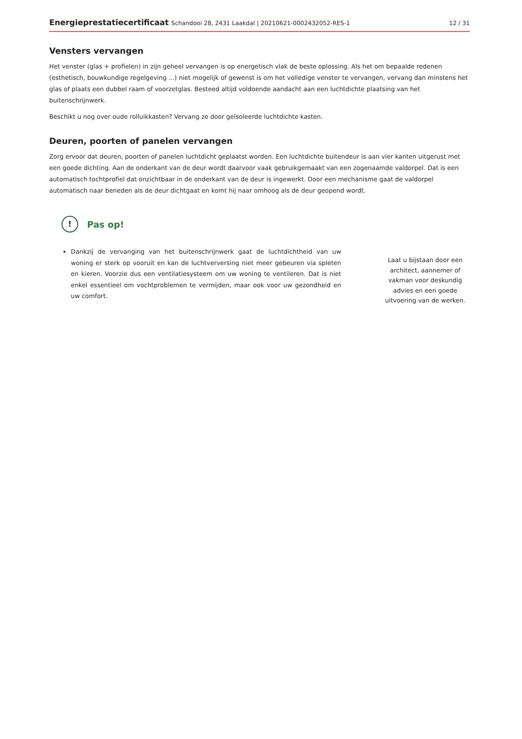Energieprestatiecertificaat Schandooi 28, 2431 Laakdal | 20210621-0002432052-RES-1
12 / 31
Vensters vervangen
Het venster (glas + profielen) in zijn geheel vervangen is op energetisch vlak de beste oplossing. Als het om bepaalde redenen (esthetisch, bouwkundige regelgeving ...) niet mogelijk of gewenst is om het volledige venster te vervangen, vervang dan minstens het glas of plaats een dubbel raam of voorzetglas. Besteed altijd voldoende aandacht aan een luchtdichte plaatsing van het buitenschrijnwerk.
Beschikt u nog over oude rolluikkasten? Vervang ze door geïsoleerde luchtdichte kasten.
Deuren, poorten of panelen vervangen
Zorg ervoor dat deuren, poorten of panelen luchtdicht geplaatst worden. Een luchtdichte buitendeur is aan vier kanten uitgerust met een goede dichting. Aan de onderkant van de deur wordt daarvoor vaak gebruikgemaakt van een zogenaamde valdorpel. Dat is een automatisch tochtprofiel dat onzichtbaar in de onderkant van de deur is ingewerkt. Door een mechanisme gaat de valdorpel automatisch naar beneden als de deur dichtgaat en komt hij naar omhoog als de deur geopend wordt.
!
Pas op!
Dankzij de vervanging van het buitenschrijnwerk gaat de luchtdichtheid van uw woning er sterk op vooruit en kan de luchtverversing niet meer gebeuren via spleten en kieren. Voorzie dus een ventilatiesysteem om uw woning te ventileren. Dat is niet enkel essentieel om vochtproblemen te vermijden, maar ook voor uw gezondheid en uw comfort.
Laat u bijstaan door een architect, aannemer of vakman voor deskundig advies en een goede uitvoering van de werken.